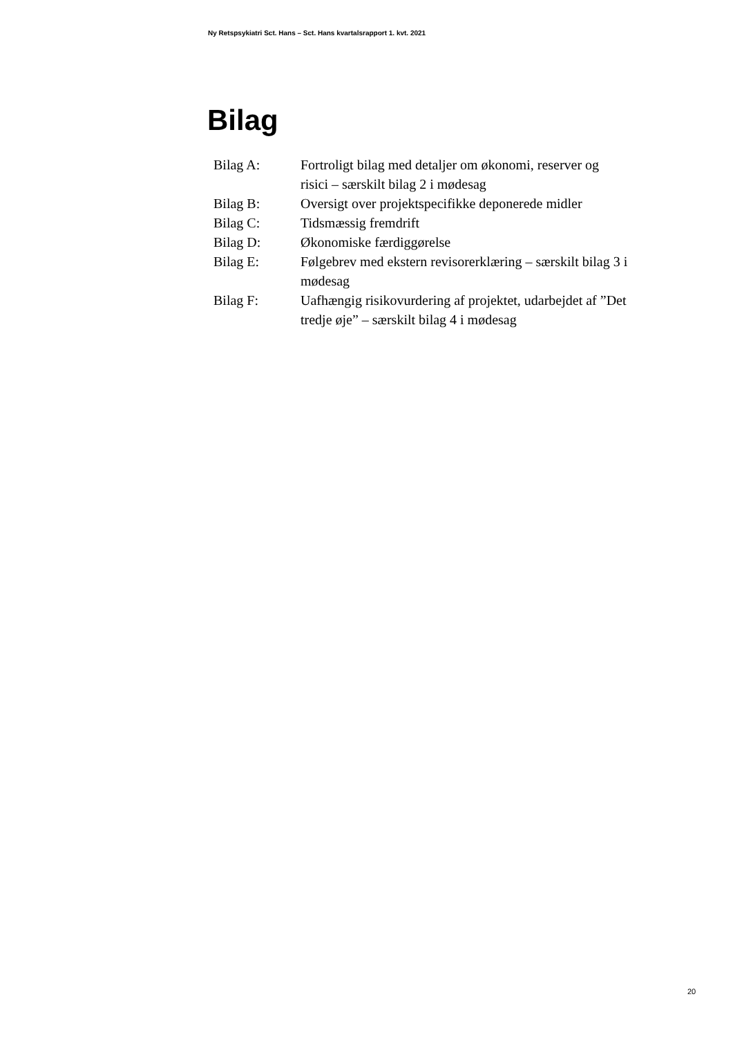Ny Retspsykiatri Sct. Hans – Sct. Hans kvartalsrapport 1. kvt. 2021
Bilag
Bilag A: Fortroligt bilag med detaljer om økonomi, reserver og risici – særskilt bilag 2 i mødesag
Bilag B: Oversigt over projektspecifikke deponerede midler
Bilag C: Tidsmæssig fremdrift
Bilag D: Økonomiske færdiggørelse
Bilag E: Følgebrev med ekstern revisorerklæring – særskilt bilag 3 i mødesag
Bilag F: Uafhængig risikovurdering af projektet, udarbejdet af ”Det tredje øje” – særskilt bilag 4 i mødesag
20